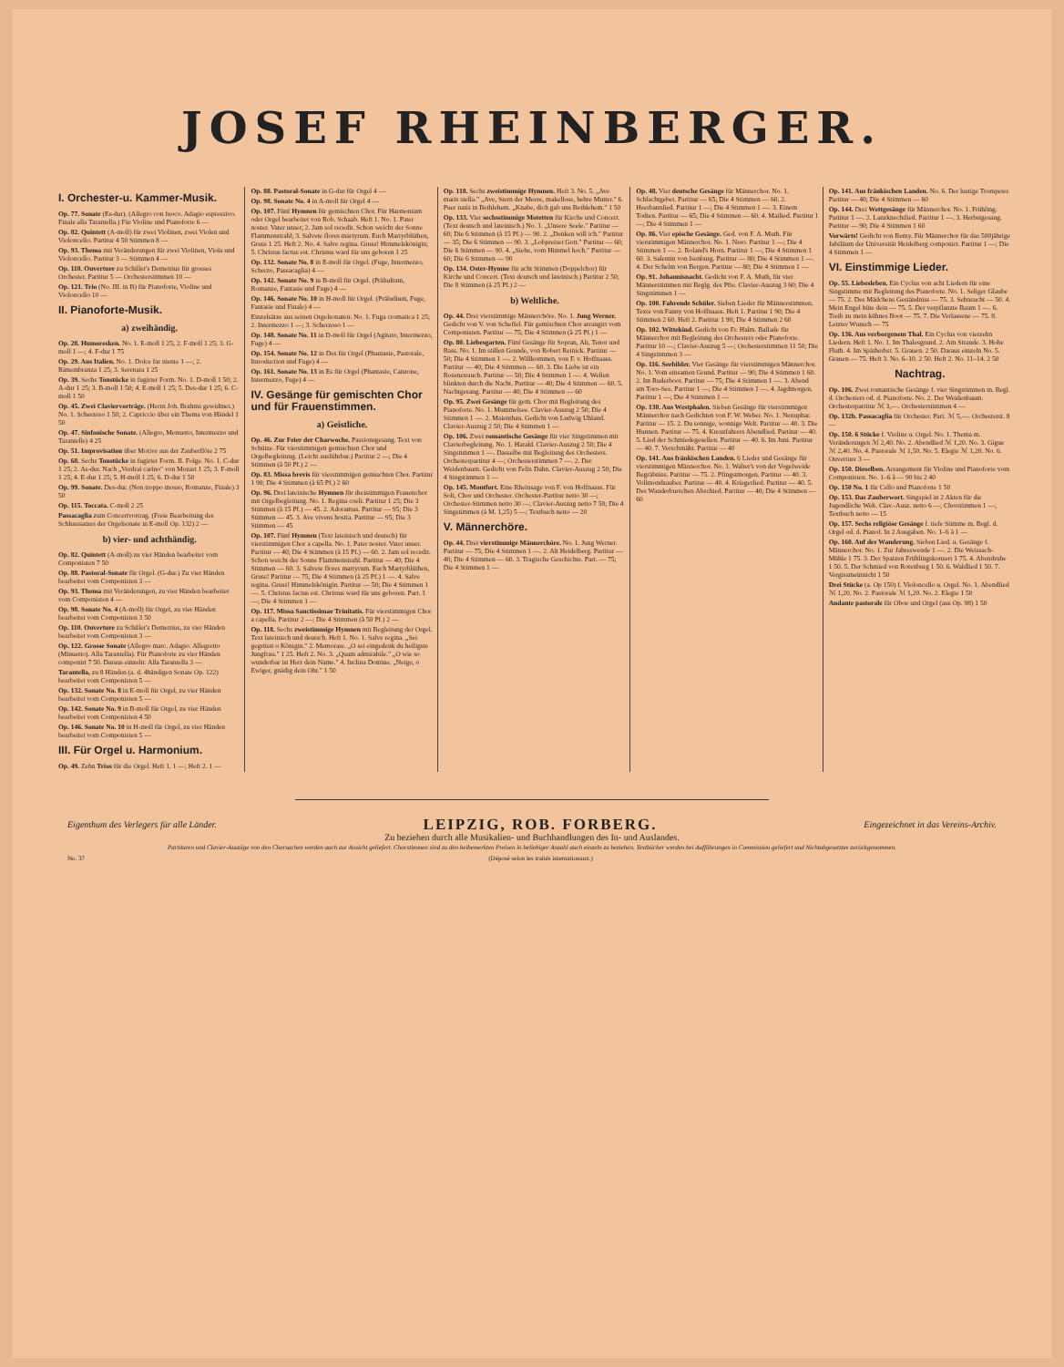JOSEF RHEINBERGER.
I. Orchester-u. Kammer-Musik.
Op. 77. Sonate (Es-dur). (Allegro con fuoco. Adagio espressivo. Finale alla Tarantella.) Für Violine und Pianoforte 6 —
Op. 82. Quintett (A-moll) für zwei Violinen, zwei Violen und Violoncello. Partitur 4 50 Stimmen 8 —
Op. 93. Thema mit Veränderungen für zwei Violinen, Viola und Violoncello. Partitur 3 — Stimmen 4 —
Op. 110. Ouverture zu Schiller's Demetrius für grosses Orchester. Partitur 5 — Orchesterstimmen 10 —
Op. 121. Trio (No. III. in B) für Pianoforte, Violine und Violoncello 10 —
II. Pianoforte-Musik.
a) zweihändig.
Op. 28. Humoresken. No. 1. E-moll 1 25; 2. F-moll 1 25; 3. G-moll 1 —; 4. F-dur 1 75
Op. 29. Aus Italien. No. 1. Dolce far niente 1 —; 2. Rimembranza 1 25; 3. Serenata 1 25
Op. 39. Sechs Tonstücke in fugirter Form. No. 1. D-moll 1 50; 2. A-dur 1 25; 3. B-moll 1 50; 4. E-moll 1 25; 5. Des-dur 1 25; 6. C-moll 1 50
Op. 45. Zwei Claviervorträge. (Herrn Joh. Brahms gewidmet.) No. 1. Scherzoso 1 50; 2. Capriccio über ein Thema von Händel 1 50
Op. 47. Sinfonische Sonate. (Allegro, Menuetto, Intermezzo und Tarantelle) 4 25
Op. 51. Improvisation über Motive aus der Zauberflöte 2 75
Op. 68. Sechs Tonstücke in fugirter Form. II. Folge. No. 1. C-dur 1 25; 2. As-dur. Nach „Verdrai carino" von Mozart 1 25; 3. F-moll 1 25; 4. E-dur 1 25; 5. H-moll 1 25; 6. D-dur 1 50
Op. 99. Sonate. Des-dur. (Non troppo mosso, Romanze, Finale) 3 50
Op. 115. Toccata. C-moll 2 25
Passacaglia zum Concertvortrag. (Freie Bearbeitung des Schlusssatzes der Orgelsonate in E-moll Op. 132) 2 —
b) vier- und achthändig.
Op. 82. Quintett (A-moll) zu vier Händen bearbeitet vom Componisten 7 50
Op. 88. Pastoral-Sonate für Orgel. (G-dur.) Zu vier Händen bearbeitet vom Componisten 3 —
Op. 93. Thema mit Veränderungen, zu vier Händen bearbeitet vom Componisten 4 —
Op. 98. Sonate No. 4 (A-moll) für Orgel, zu vier Händen bearbeitet vom Componisten 3 50
Op. 110. Ouverture zu Schiller's Demetrius, zu vier Händen bearbeitet vom Componisten 3 —
Op. 122. Grosse Sonate (Allegro marc. Adagio. Allegretto (Minuetto). Alla Tarantella). Für Pianoforte zu vier Händen componirt 7 50. Daraus einzeln: Alla Tarantella 3 —
Tarantella, zu 8 Händen (a. d. 4händigen Sonate Op. 122) bearbeitet vom Componisten 5 —
Op. 132. Sonate No. 8 in E-moll für Orgel, zu vier Händen bearbeitet vom Componisten 5 —
Op. 142. Sonate No. 9 in B-moll für Orgel, zu vier Händen bearbeitet vom Componisten 4 50
Op. 146. Sonate No. 10 in H-moll für Orgel, zu vier Händen bearbeitet vom Componisten 5 —
III. Für Orgel u. Harmonium.
Op. 49. Zehn Trios für die Orgel. Heft 1. 1 —; Heft 2. 1 —
Op. 88. Pastoral-Sonate in G-dur für Orgel 4 —
Op. 98. Sonate No. 4 in A-moll für Orgel 4 —
Op. 107. Fünf Hymnen für gemischten Chor. Für Harmonium oder Orgel bearbeitet von Rob. Schaab. Heft 1. No. 1. Pater noster. Vater unser; 2. Jam sol recedit. Schon weicht der Sonne Flammenstrahl; 3. Salvete flores martyrum. Euch Martyrblüthen, Gruss 1 25. Heft 2. No. 4. Salve regina. Gruss! Himmelskönigin; 5. Christus factus est. Christus ward für uns geboren 1 25
Op. 132. Sonate No. 8 in E-moll für Orgel. (Fuge, Intermezzo, Scherzo, Passacaglia) 4 —
Op. 142. Sonate No. 9 in B-moll für Orgel. (Präludium, Romanze, Fantasie und Fuge) 4 —
Op. 146. Sonate No. 10 in H-moll für Orgel. (Präludium, Fuge, Fantasie und Finale) 4 —
Einzelsätze aus seinen Orgelsonaten: No. 1. Fuga cromatica 1 25; 2. Intermezzo 1 —; 3. Scherzoso 1 —
Op. 148. Sonate No. 11 in D-moll für Orgel (Agitato, Intermezzo, Fuge) 4 —
Op. 154. Sonate No. 12 in Des für Orgel (Phantasie, Pastorale, Introduction und Fuge) 4 —
Op. 161. Sonate No. 13 in Es für Orgel (Phantasie, Canzone, Intermezzo, Fuge) 4 —
IV. Gesänge für gemischten Chor und für Frauenstimmen.
a) Geistliche.
Op. 46. Zur Feier der Charwoche. Passionsgesang. Text von Schütze. Für vierstimmigen gemischten Chor und Orgelbegleitung. (Leicht ausführbar.) Partitur 2 —; Die 4 Stimmen (à 50 Pf.) 2 —
Op. 83. Missa brevis für vierstimmigen gemischten Chor. Partitur 1 90; Die 4 Stimmen (à 65 Pf.) 2 60
Op. 96. Drei lateinische Hymnen für dreistimmigen Frauenchor mit Orgelbegleitung. No. 1. Regina coeli. Partitur 1 25; Die 3 Stimmen (à 15 Pf.) — 45. 2. Adoramus. Partitur — 95; Die 3 Stimmen — 45. 3. Ave vivens hostia. Partitur — 95; Die 3 Stimmen — 45
Op. 107. Fünf Hymnen (Text lateinisch und deutsch) für vierstimmigen Chor a capella. No. 1. Pater noster. Vater unser. Partitur — 40; Die 4 Stimmen (à 15 Pf.) — 60. 2. Jam sol recedit. Schon weicht der Sonne Flammenstrahl. Partitur — 40; Die 4 Stimmen — 60. 3. Salvete flores martyrum. Euch Martyrblüthen, Gruss! Partitur — 75; Die 4 Stimmen (à 25 Pf.) 1 —. 4. Salve regina. Gruss! Himmelskönigin. Partitur — 50; Die 4 Stimmen 1 —. 5. Christus factus est. Christus ward für uns geboren. Part. 1 —; Die 4 Stimmen 1 —
Op. 117. Missa Sanctissimae Trinitatis. Für vierstimmigen Chor a capella. Partitur 2 —; Die 4 Stimmen (à 50 Pf.) 2 —
Op. 118. Sechs zweistimmige Hymnen mit Begleitung der Orgel. Text lateinisch und deutsch. Heft 1. No. 1. Salve regina. „Sei gegrüsst o Königin." 2. Memorare. „O sei eingedenk du heiligste Jungfrau." 1 25. Heft 2. No. 3. „Quam admirabile." „O wie so wunderbar ist Herr dein Name." 4. Inclina Domine. „Neige, o Ewiger, gnädig dein Ohr." 1 50
Op. 118. Sechs zweistimmige Hymnen. Heft 3. No. 5. „Ave maris stella." „Ave, Stern der Meere, makellose, hehre Mutter." 6. Puer natis in Bethlehem. „Knabe, dich gab uns Bethlehem." 1 50
Op. 133. Vier sechsstimmige Motetten für Kirche und Concert. (Text deutsch und lateinisch.) No. 1. „Unsere Seele." Partitur — 60; Die 6 Stimmen (à 15 Pf.) — 90. 2. „Denken will ich." Partitur — 35; Die 6 Stimmen — 90. 3. „Lobpreiset Gott." Partitur — 60; Die 6 Stimmen — 90. 4. „Siehe, vom Himmel hoch." Partitur — 60; Die 6 Stimmen — 90
Op. 134. Oster-Hymne für acht Stimmen (Doppelchor) für Kirche und Concert. (Text deutsch und lateinisch.) Partitur 2 50; Die 8 Stimmen (à 25 Pf.) 2 —
b) Weltliche.
Op. 44. Drei vierstimmige Männerchöre. No. 1. Jung Werner. Gedicht von V. von Scheffel. Für gemischten Chor arrangirt vom Componisten. Partitur — 75; Die 4 Stimmen (à 25 Pf.) 1 —
Op. 80. Liebesgarten. Fünf Gesänge für Sopran, Alt, Tenor und Bass. No. 1. Im stillen Grunde, von Robert Reinick. Partitur — 50; Die 4 Stimmen 1 —. 2. Willkommen, von F. v. Hoffnaass. Partitur — 40; Die 4 Stimmen — 60. 3. Die Liebe ist ein Rosenstrauch. Partitur — 50; Die 4 Stimmen 1 —. 4. Wellen blinkten durch die Nacht. Partitur — 40; Die 4 Stimmen — 60. 5. Nachtgesang. Partitur — 40; Die 4 Stimmen — 60
Op. 95. Zwei Gesänge für gem. Chor mit Begleitung des Pianoforte. No. 1. Mummelsee. Clavier-Auszug 2 50; Die 4 Stimmen 1 —. 2. Maienthau. Gedicht von Ludwig Uhland. Clavier-Auszug 2 50; Die 4 Stimmen 1 —
Op. 106. Zwei romantische Gesänge für vier Singstimmen mit Clavierbegleitung. No. 1. Harald. Clavier-Auszug 2 50; Die 4 Singstimmen 1 —. Dasselbe mit Begleitung des Orchesters. Orchesterpartitur 4 —; Orchesterstimmen 7 —. 2. Der Weidenbaum. Gedicht von Felix Dahn. Clavier-Auszug 2 50; Die 4 Singstimmen 1 —
Op. 145. Montfort. Eine Rheinsage von F. von Hoffnaass. Für Soli, Chor und Orchester. Orchester-Partitur netto 30 —; Orchester-Stimmen netto 30 —; Clavier-Auszug netto 7 50; Die 4 Singstimmen (à M. 1,25) 5 —; Textbuch netto — 20
V. Männerchöre.
Op. 44. Drei vierstimmige Männerchöre. No. 1. Jung Werner. Partitur — 75; Die 4 Stimmen 1 —. 2. Alt Heidelberg. Partitur — 40; Die 4 Stimmen — 60. 3. Tragische Geschichte. Part. — 75; Die 4 Stimmen 1 —
Op. 48. Vier deutsche Gesänge für Männerchor. No. 1. Schlachtgebet. Partitur — 65; Die 4 Stimmen — 60. 2. Heerbannlied. Partitur 1 —; Die 4 Stimmen 1 —. 3. Einem Todten. Partitur — 65; Die 4 Stimmen — 60. 4. Mailied. Partitur 1 —; Die 4 Stimmen 1 —
Op. 86. Vier epische Gesänge. Ged. von F. A. Muth. Für vierstimmigen Männerchor. No. 1. Nero. Partitur 1 —; Die 4 Stimmen 1 —. 2. Roland's Horn. Partitur 1 —; Die 4 Stimmen 1 60. 3. Salentin von Isenburg. Partitur — 80; Die 4 Stimmen 1 —. 4. Der Schelm von Bergen. Partitur — 80; Die 4 Stimmen 1 —
Op. 91. Johannisnacht. Gedicht von F. A. Muth, für vier Männerstimmen mit Beglg. des Pfte. Clavier-Auszug 3 60; Die 4 Singstimmen 1 —
Op. 100. Fahrende Schüler. Sieben Lieder für Männerstimmen. Texte von Fanny von Hoffnaass. Heft 1. Partitur 1 90; Die 4 Stimmen 2 60. Heft 2. Partitur 1 90; Die 4 Stimmen 2 60
Op. 102. Wittekind. Gedicht von Fr. Halm. Ballade für Männerchor mit Begleitung des Orchesters oder Pianoforte. Partitur 10 —; Clavier-Auszug 5 —; Orchesterstimmen 11 50; Die 4 Singstimmen 3 —
Op. 116. Seebilder. Vier Gesänge für vierstimmigen Männerchor. No. 1. Vom einsamen Grund. Partitur — 90; Die 4 Stimmen 1 60. 2. Im Ruderboot. Partitur — 75; Die 4 Stimmen 1 —. 3. Abend am Toro-See. Partitur 1 —; Die 4 Stimmen 1 —. 4. Jagdmorgen. Partitur 1 —; Die 4 Stimmen 1 —
Op. 130. Aus Westphalen. Sieben Gesänge für vierstimmigen Männerchor nach Gedichten von F. W. Weber. No. 1. Nenuphar. Partitur — 15. 2. Du sonnige, wonnige Welt. Partitur — 40. 3. Die Hunnen. Partitur — 75. 4. Kreuzfahrers Abendlied. Partitur — 40. 5. Lied der Schmiedegesellen. Partitur — 40. 6. Im Juni. Partitur — 40. 7. Verschmäht. Partitur — 40
Op. 141. Aus fränkischen Landen. 6 Lieder und Gesänge für vierstimmigen Männerchor. No. 1. Walter's von der Vogelweide Begräbniss. Partitur — 75. 2. Pfingstmorgen. Partitur — 40. 3. Vollmondzauber. Partitur — 40. 4. Kriegerlied. Partitur — 40. 5. Des Wanderburschen Abschied. Partitur — 40; Die 4 Stimmen — 60
Op. 141. Aus fränkischen Landen. No. 6. Der lustige Trompeter. Partitur — 40; Die 4 Stimmen — 60
Op. 144. Drei Wettgesänge für Männerchor. No. 1. Frühling. Partitur 1 —. 2. Lanzknechtlied. Partitur 1 —. 3. Herbstgesang. Partitur — 90; Die 4 Stimmen 1 60
Vorwärts! Gedicht von Remy. Für Männerchor für das 500jährige Jubiläum der Universität Heidelberg componirt. Partitur 1 —; Die 4 Stimmen 1 —
VI. Einstimmige Lieder.
Op. 55. Liebesleben. Ein Cyclus von acht Liedern für eine Singstimme mit Begleitung des Pianoforte. No. 1. Seliger Glaube — 75. 2. Des Mädchens Geständniss — 75. 3. Sehnsucht — 50. 4. Mein Engel hüte dein — 75. 5. Der verpflanzte Baum 1 —. 6. Treib zu mein kühnes Boot — 75. 7. Die Verlassene — 75. 8. Letzter Wunsch — 75
Op. 136. Aus verborgenem Thal. Ein Cyclus von vierzehn Liedern. Heft 1. No. 1. Im Thalesgrund. 2. Am Strande. 3. Hohe Fluth. 4. Im Spätherbst. 5. Grauen. 2 50. Daraus einzeln No. 5. Grauen — 75. Heft 3. No. 6–10. 2 50. Heft 2. No. 11–14. 2 50
Nachtrag.
Op. 106. Zwei romantische Gesänge f. vier Singstimmen m. Begl. d. Orchesters od. d. Pianoforte. No. 2. Der Weidenbaum. Orchesterpartitur ℳ 3,—. Orchesterstimmen 4 —
Op. 132b. Passacaglia für Orchester. Part. ℳ 5,—. Orchesterst. 8 —
Op. 150. 6 Stücke f. Violine u. Orgel. No. 1. Thema m. Veränderungen ℳ 2,40. No. 2. Abendlied ℳ 1,20. No. 3. Gigue ℳ 2,40. No. 4. Pastorale ℳ 1,50. No. 5. Elegie ℳ 1,20. No. 6. Ouverture 3 —
Op. 150. Dieselben. Arrangement für Violine und Pianoforte vom Componisten. No. 1–6 à — 90 bis 2 40
Op. 150 No. 1 für Cello und Pianoforte 1 50
Op. 153. Das Zauberwort. Singspiel in 2 Akten für die Jugendliche Welt. Clav.-Ausz. netto 6 —; Chorstimmen 1 —; Textbuch netto — 15
Op. 157. Sechs religiöse Gesänge f. tiefe Stimme m. Begl. d. Orgel od. d. Pianof. In 2 Ausgaben. No. 1–6 à 1 —
Op. 160. Auf der Wanderung. Sieben Lied. u. Gesänge f. Männerchor. No. 1. Zur Jahreswende 1 —. 2. Die Weissach-Mühle 1 75. 3. Der Spatzen Frühlingskonzert 1 75. 4. Abendruhe 1 50. 5. Der Schmied von Rotenburg 1 50. 6. Waldlied 1 50. 7. Vergissmeinnicht 1 50
Drei Stücke (a. Op 150) f. Violoncello u. Orgel. No. 1. Abendlied ℳ 1,20. No. 2. Pastorale ℳ 1,20. No. 2. Elegie 1 50
Andante pastorale für Oboe und Orgel (aus Op. 98) 1 50
Eigenthum des Verlegers für alle Länder. LEIPZIG, ROB. FORBERG. Eingezeichnet in das Vereins-Archiv.
Zu beziehen durch alle Musikalien- und Buchhandlungen des In- und Auslandes.
Partituren und Clavier-Auszüge von den Chorsachen werden auch zur Ansicht geliefert. Chorstimmen sind zu den beibemerkten Preisen in beliebiger Anzahl auch einzeln zu beziehen. Textbücher werden bei Aufführungen in Commission geliefert und Nichtabgesetztes zurückgenommen.
No. 37 (Déposé selon les traités internationaux.)